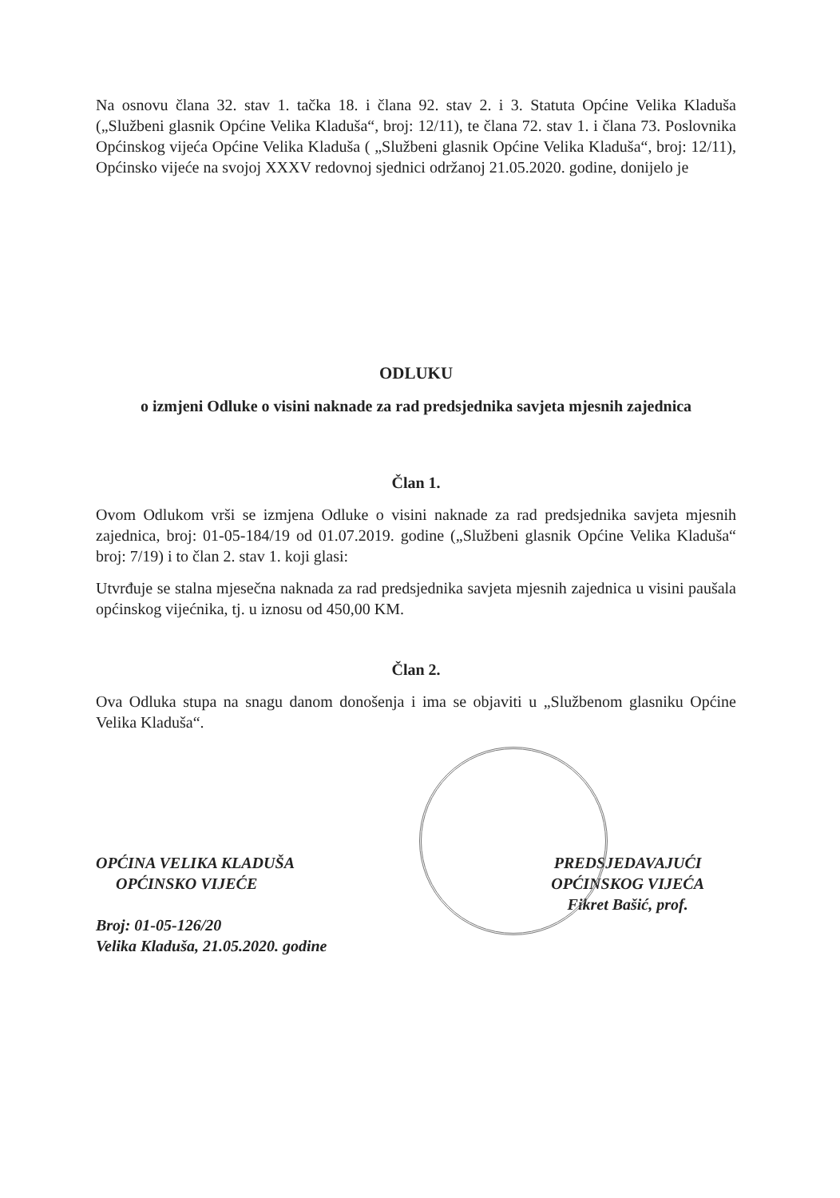Na osnovu člana 32. stav 1. tačka 18. i člana 92. stav 2. i 3. Statuta Općine Velika Kladuša („Službeni glasnik Općine Velika Kladuša“, broj: 12/11), te člana 72. stav 1. i člana 73. Poslovnika Općinskog vijeća Općine Velika Kladuša ( „Službeni glasnik Općine Velika Kladuša“, broj: 12/11), Općinsko vijeće na svojoj XXXV redovnoj sjednici održanoj 21.05.2020. godine, donijelo je
ODLUKU
o izmjeni Odluke o visini naknade za rad predsjednika savjeta mjesnih zajednica
Član 1.
Ovom Odlukom vrši se izmjena Odluke o visini naknade za rad predsjednika savjeta mjesnih zajednica, broj: 01-05-184/19 od 01.07.2019. godine („Službeni glasnik Općine Velika Kladuša“ broj: 7/19) i to član 2. stav 1. koji glasi:
Utvrđuje se stalna mjesečna naknada za rad predsjednika savjeta mjesnih zajednica u visini paušala općinskog vijećnika, tj. u iznosu od 450,00 KM.
Član 2.
Ova Odluka stupa na snagu danom donošenja i ima se objaviti u „Službenom glasniku Općine Velika Kladuša“.
OPĆINA VELIKA KLADUŠA
OPĆINSKO VIJEĆE
Broj: 01-05-126/20
Velika Kladuša, 21.05.2020. godine
PREDSJEDAVAJUĆI
OPĆINSKOG VIJEĆA
Fikret Bašić, prof.